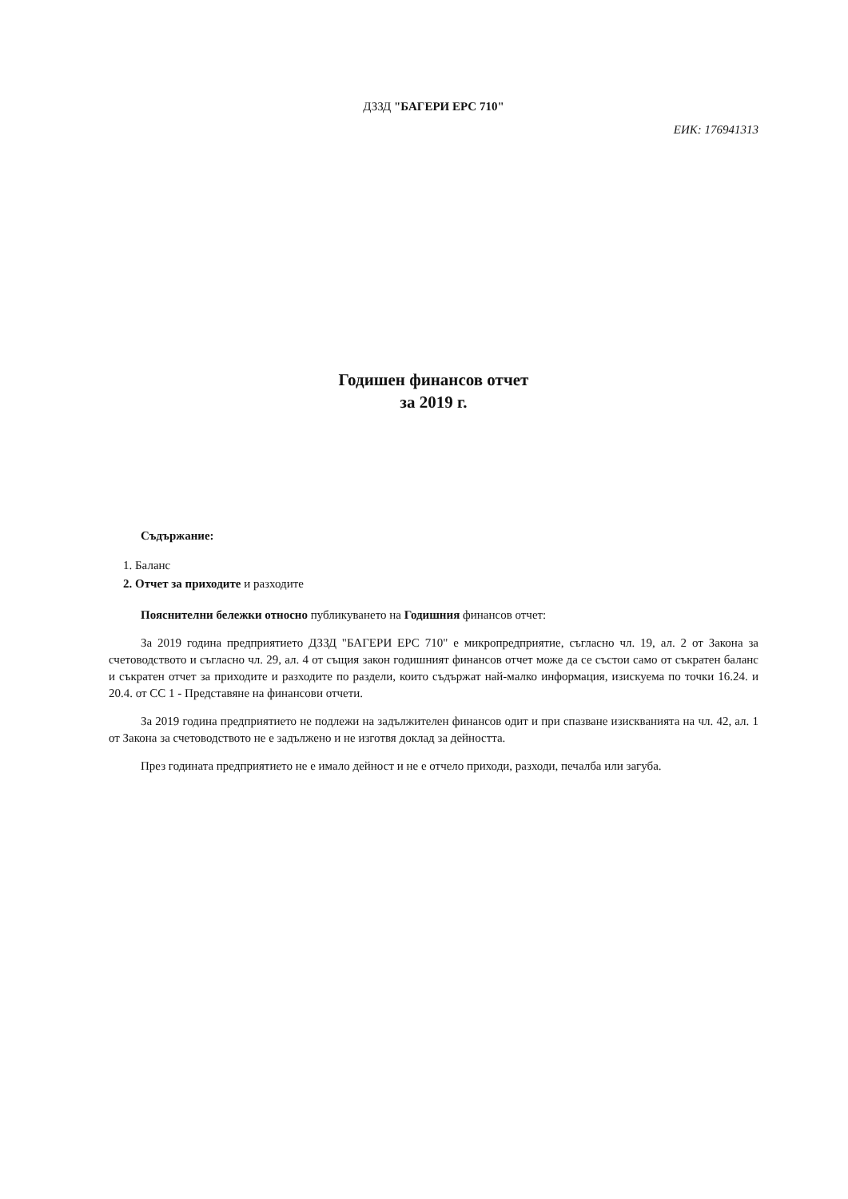ДЗЗД "БАГЕРИ ЕРС 710"
ЕИК: 176941313
Годишен финансов отчет
за 2019 г.
Съдържание:
1. Баланс
2. Отчет за приходите и разходите
Пояснителни бележки относно публикуването на Годишния финансов отчет:
За 2019 година предприятието ДЗЗД "БАГЕРИ ЕРС 710" е микропредприятие, съгласно чл. 19, ал. 2 от Закона за счетоводството и съгласно чл. 29, ал. 4 от същия закон годишният финансов отчет може да се състои само от съкратен баланс и съкратен отчет за приходите и разходите по раздели, които съдържат най-малко информация, изискуема по точки 16.24. и 20.4. от СС 1 - Представяне на финансови отчети.
За 2019 година предприятието не подлежи на задължителен финансов одит и при спазване изискванията на чл. 42, ал. 1 от Закона за счетоводството не е задължено и не изготвя доклад за дейността.
През годината предприятието не е имало дейност и не е отчело приходи, разходи, печалба или загуба.